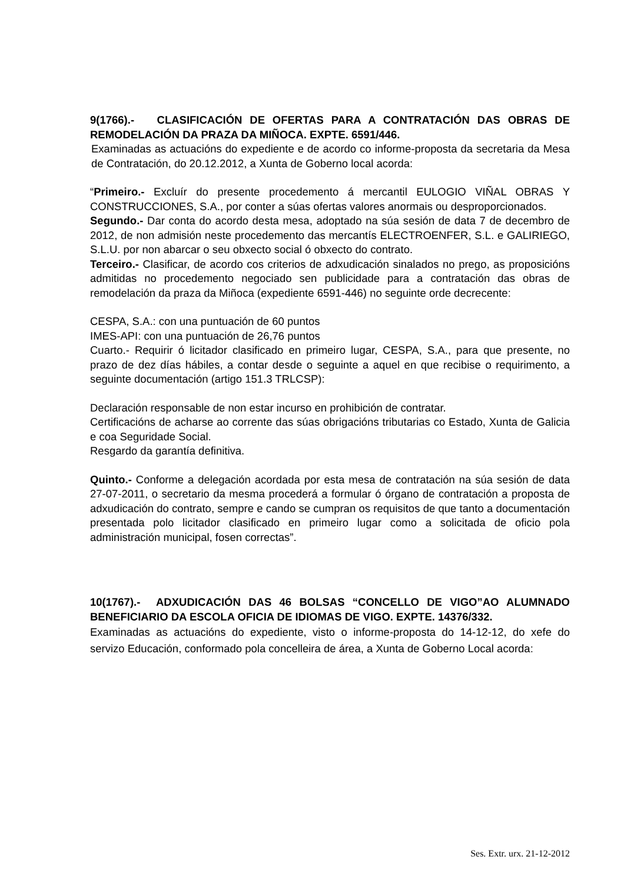9(1766).- CLASIFICACIÓN DE OFERTAS PARA A CONTRATACIÓN DAS OBRAS DE REMODELACIÓN DA PRAZA DA MIÑOCA. EXPTE. 6591/446.
Examinadas as actuacións do expediente e de acordo co informe-proposta da secretaria da Mesa de Contratación, do 20.12.2012, a Xunta de Goberno local acorda:
“Primeiro.- Excluír do presente procedemento á mercantil EULOGIO VIÑAL OBRAS Y CONSTRUCCIONES, S.A., por conter a súas ofertas valores anormais ou desproporcionados.
Segundo.- Dar conta do acordo desta mesa, adoptado na súa sesión de data 7 de decembro de 2012, de non admisión neste procedemento das mercantís ELECTROENFER, S.L. e GALIRIEGO, S.L.U. por non abarcar o seu obxecto social ó obxecto do contrato.
Terceiro.- Clasificar, de acordo cos criterios de adxudicación sinalados no prego, as proposicións admitidas no procedemento negociado sen publicidade para a contratación das obras de remodelación da praza da Miñoca (expediente 6591-446) no seguinte orde decrecente:
CESPA, S.A.: con una puntuación de 60 puntos
IMES-API: con una puntuación de 26,76 puntos
Cuarto.- Requirir ó licitador clasificado en primeiro lugar, CESPA, S.A., para que presente, no prazo de dez días hábiles, a contar desde o seguinte a aquel en que recibise o requirimento, a seguinte documentación (artigo 151.3 TRLCSP):
Declaración responsable de non estar incurso en prohibición de contratar.
Certificacións de acharse ao corrente das súas obrigacións tributarias co Estado, Xunta de Galicia e coa Seguridade Social.
Resgardo da garantía definitiva.
Quinto.- Conforme a delegación acordada por esta mesa de contratación na súa sesión de data 27-07-2011, o secretario da mesma procederá a formular ó órgano de contratación a proposta de adxudicación do contrato, sempre e cando se cumpran os requisitos de que tanto a documentación presentada polo licitador clasificado en primeiro lugar como a solicitada de oficio pola administración municipal, fosen correctas”.
10(1767).- ADXUDICACIÓN DAS 46 BOLSAS “CONCELLO DE VIGO”AO ALUMNADO BENEFICIARIO DA ESCOLA OFICIA DE IDIOMAS DE VIGO. EXPTE. 14376/332.
Examinadas as actuacións do expediente, visto o informe-proposta do 14-12-12, do xefe do servizo Educación, conformado pola concelleira de área, a Xunta de Goberno Local acorda:
Ses. Extr. urx. 21-12-2012